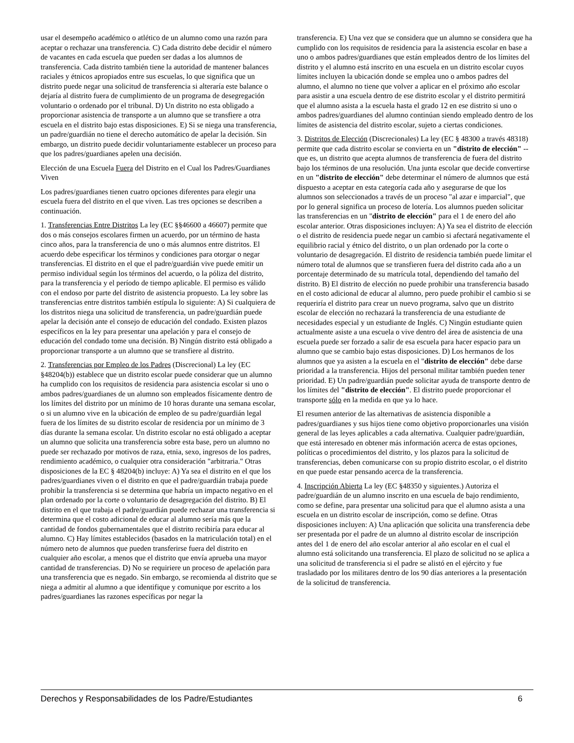usar el desempeño académico o atlético de un alumno como una razón para aceptar o rechazar una transferencia. C) Cada distrito debe decidir el número de vacantes en cada escuela que pueden ser dadas a los alumnos de transferencia. Cada distrito también tiene la autoridad de mantener balances raciales y étnicos apropiados entre sus escuelas, lo que significa que un distrito puede negar una solicitud de transferencia si alteraría este balance o dejaría al distrito fuera de cumplimiento de un programa de desegregación voluntario o ordenado por el tribunal. D) Un distrito no esta obligado a proporcionar asistencia de transporte a un alumno que se transfiere a otra escuela en el distrito bajo estas disposiciones. E) Si se niega una transferencia, un padre/guardián no tiene el derecho automático de apelar la decisión. Sin embargo, un distrito puede decidir voluntariamente establecer un proceso para que los padres/guardianes apelen una decisión.
Elección de una Escuela Fuera del Distrito en el Cual los Padres/Guardianes Viven
Los padres/guardianes tienen cuatro opciones diferentes para elegir una escuela fuera del distrito en el que viven. Las tres opciones se describen a continuación.
1. Transferencias Entre Distritos La ley (EC §§46600 a 46607) permite que dos o más consejos escolares firmen un acuerdo, por un término de hasta cinco años, para la transferencia de uno o más alumnos entre distritos. El acuerdo debe especificar los términos y condiciones para otorgar o negar transferencias. El distrito en el que el padre/guardián vive puede emitir un permiso individual según los términos del acuerdo, o la póliza del distrito, para la transferencia y el período de tiempo aplicable. El permiso es válido con el endoso por parte del distrito de asistencia propuesto. La ley sobre las transferencias entre distritos también estípula lo siguiente: A) Si cualquiera de los distritos niega una solicitud de transferencia, un padre/guardián puede apelar la decisión ante el consejo de educación del condado. Existen plazos específicos en la ley para presentar una apelación y para el consejo de educación del condado tome una decisión. B) Ningún distrito está obligado a proporcionar transporte a un alumno que se transfiere al distrito.
2. Transferencias por Empleo de los Padres (Discrecional) La ley (EC §48204(b)) establece que un distrito escolar puede considerar que un alumno ha cumplido con los requisitos de residencia para asistencia escolar si uno o ambos padres/guardianes de un alumno son empleados físicamente dentro de los límites del distrito por un mínimo de 10 horas durante una semana escolar, o si un alumno vive en la ubicación de empleo de su padre/guardián legal fuera de los límites de su distrito escolar de residencia por un mínimo de 3 días durante la semana escolar. Un distrito escolar no está obligado a aceptar un alumno que solicita una transferencia sobre esta base, pero un alumno no puede ser rechazado por motivos de raza, etnia, sexo, ingresos de los padres, rendimiento académico, o cualquier otra consideración "arbitraria." Otras disposiciones de la EC § 48204(b) incluye: A) Ya sea el distrito en el que los padres/guardianes viven o el distrito en que el padre/guardián trabaja puede prohibir la transferencia si se determina que habría un impacto negativo en el plan ordenado por la corte o voluntario de desagregación del distrito. B) El distrito en el que trabaja el padre/guardián puede rechazar una transferencia si determina que el costo adicional de educar al alumno sería más que la cantidad de fondos gubernamentales que el distrito recibiría para educar al alumno. C) Hay límites establecidos (basados en la matriculación total) en el número neto de alumnos que pueden transferirse fuera del distrito en cualquier año escolar, a menos que el distrito que envía aprueba una mayor cantidad de transferencias. D) No se requiriere un proceso de apelación para una transferencia que es negado. Sin embargo, se recomienda al distrito que se niega a admitir al alumno a que identifique y comunique por escrito a los padres/guardianes las razones específicas por negar la
transferencia. E) Una vez que se considera que un alumno se considera que ha cumplido con los requisitos de residencia para la asistencia escolar en base a uno o ambos padres/guardianes que están empleados dentro de los límites del distrito y el alumno está inscrito en una escuela en un distrito escolar cuyos límites incluyen la ubicación donde se emplea uno o ambos padres del alumno, el alumno no tiene que volver a aplicar en el próximo año escolar para asistir a una escuela dentro de ese distrito escolar y el distrito permitirá que el alumno asista a la escuela hasta el grado 12 en ese distrito si uno o ambos padres/guardianes del alumno continúan siendo empleado dentro de los límites de asistencia del distrito escolar, sujeto a ciertas condiciones.
3. Distritos de Elección (Discrecionales) La ley (EC § 48300 a través 48318) permite que cada distrito escolar se convierta en un "distrito de elección" --que es, un distrito que acepta alumnos de transferencia de fuera del distrito bajo los términos de una resolución. Una junta escolar que decide convertirse en un "distrito de elección" debe determinar el número de alumnos que está dispuesto a aceptar en esta categoría cada año y asegurarse de que los alumnos son seleccionados a través de un proceso "al azar e imparcial", que por lo general significa un proceso de lotería. Los alumnos pueden solicitar las transferencias en un "distrito de elección" para el 1 de enero del año escolar anterior. Otras disposiciones incluyen: A) Ya sea el distrito de elección o el distrito de residencia puede negar un cambio si afectará negativamente el equilibrio racial y étnico del distrito, o un plan ordenado por la corte o voluntario de desagregación. El distrito de residencia también puede limitar el número total de alumnos que se transfieren fuera del distrito cada año a un porcentaje determinado de su matrícula total, dependiendo del tamaño del distrito. B) El distrito de elección no puede prohibir una transferencia basado en el costo adicional de educar al alumno, pero puede prohibir el cambio si se requeriría el distrito para crear un nuevo programa, salvo que un distrito escolar de elección no rechazará la transferencia de una estudiante de necesidades especial y un estudiante de Inglés. C) Ningún estudiante quien actualmente asiste a una escuela o vive dentro del área de asistencia de una escuela puede ser forzado a salir de esa escuela para hacer espacio para un alumno que se cambio bajo estas disposiciones. D) Los hermanos de los alumnos que ya asisten a la escuela en el "distrito de elección" debe darse prioridad a la transferencia. Hijos del personal militar también pueden tener prioridad. E) Un padre/guardián puede solicitar ayuda de transporte dentro de los límites del "distrito de elección". El distrito puede proporcionar el transporte sólo en la medida en que ya lo hace.
El resumen anterior de las alternativas de asistencia disponible a padres/guardianes y sus hijos tiene como objetivo proporcionarles una visión general de las leyes aplicables a cada alternativa. Cualquier padre/guardián, que está interesado en obtener más información acerca de estas opciones, políticas o procedimientos del distrito, y los plazos para la solicitud de transferencias, deben comunicarse con su propio distrito escolar, o el distrito en que puede estar pensando acerca de la transferencia.
4. Inscripción Abierta La ley (EC §48350 y siguientes.) Autoriza el padre/guardián de un alumno inscrito en una escuela de bajo rendimiento, como se define, para presentar una solicitud para que el alumno asista a una escuela en un distrito escolar de inscripción, como se define. Otras disposiciones incluyen: A) Una aplicación que solicita una transferencia debe ser presentada por el padre de un alumno al distrito escolar de inscripción antes del 1 de enero del año escolar anterior al año escolar en el cual el alumno está solicitando una transferencia. El plazo de solicitud no se aplica a una solicitud de transferencia si el padre se alistó en el ejército y fue trasladado por los militares dentro de los 90 días anteriores a la presentación de la solicitud de transferencia.
Derechos y Responsabilidades de los Padre/Estudiantes 6